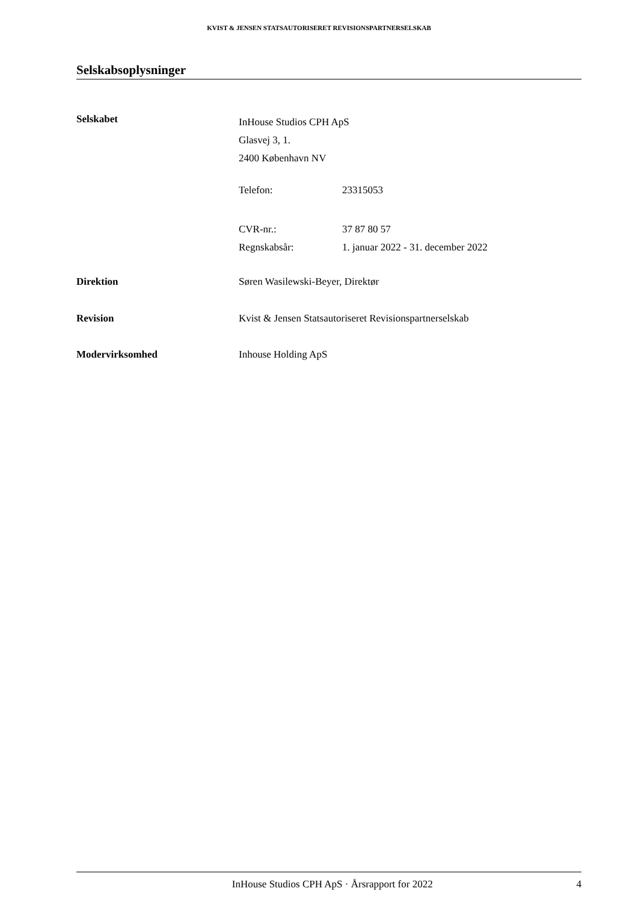KVIST & JENSEN STATSAUTORISERET REVISIONSPARTNERSELSKAB
Selskabsoplysninger
Selskabet
InHouse Studios CPH ApS
Glasvej 3, 1.
2400 København NV
Telefon: 23315053
CVR-nr.: 37 87 80 57
Regnskabsår: 1. januar 2022 - 31. december 2022
Direktion Søren Wasilewski-Beyer, Direktør
Revision Kvist & Jensen Statsautoriseret Revisionspartnerselskab
Modervirksomhed Inhouse Holding ApS
InHouse Studios CPH ApS · Årsrapport for 2022
4